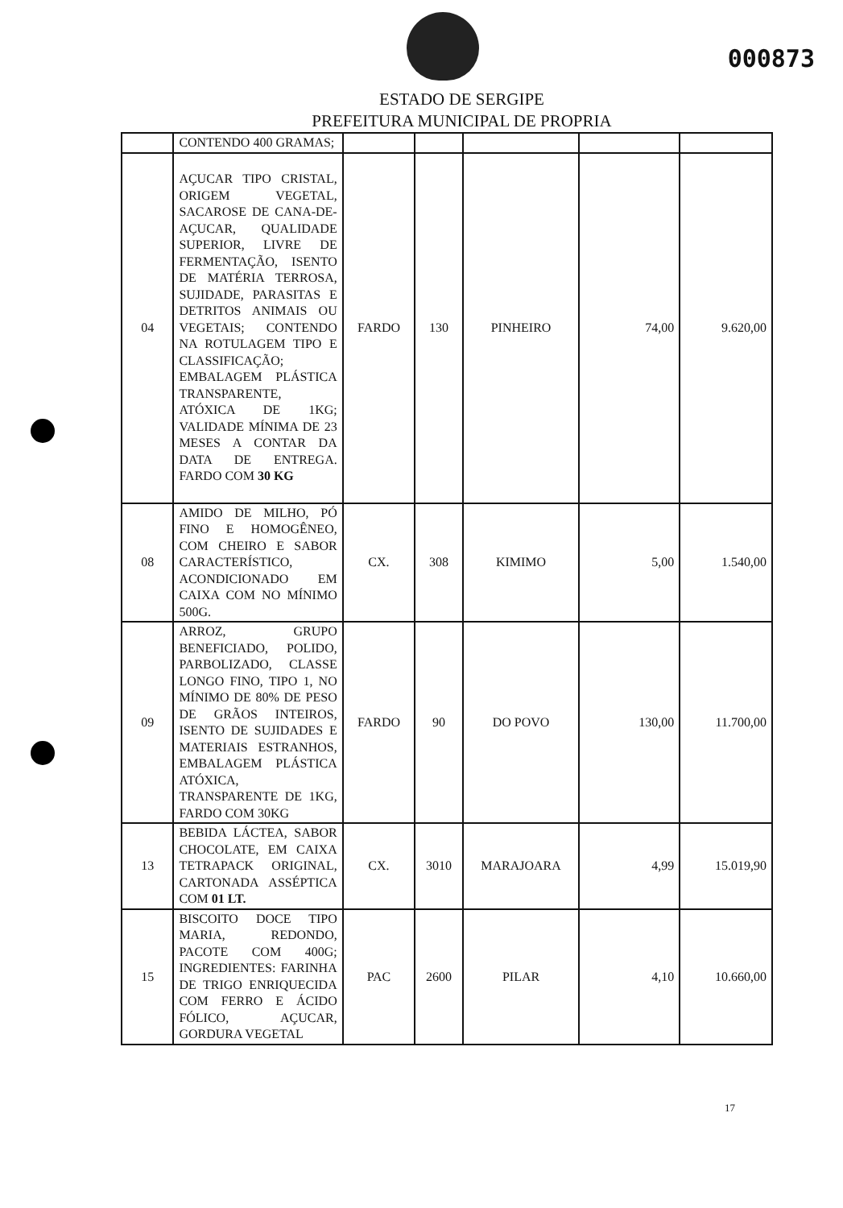000873
ESTADO DE SERGIPE
PREFEITURA MUNICIPAL DE PROPRIA
| | CONTENDO 400 GRAMAS; | | | | | |
| 04 | AÇUCAR TIPO CRISTAL, ORIGEM VEGETAL, SACAROSE DE CANA-DE-AÇUCAR, QUALIDADE SUPERIOR, LIVRE DE FERMENTAÇÃO, ISENTO DE MATÉRIA TERROSA, SUJIDADE, PARASITAS E DETRITOS ANIMAIS OU VEGETAIS; CONTENDO NA ROTULAGEM TIPO E CLASSIFICAÇÃO; EMBALAGEM PLÁSTICA TRANSPARENTE, ATÓXICA DE 1KG; VALIDADE MÍNIMA DE 23 MESES A CONTAR DA DATA DE ENTREGA. FARDO COM 30 KG | FARDO | 130 | PINHEIRO | 74,00 | 9.620,00 |
| 08 | AMIDO DE MILHO, PÓ FINO E HOMOGÊNEO, COM CHEIRO E SABOR CARACTERÍSTICO, ACONDICIONADO EM CAIXA COM NO MÍNIMO 500G. | CX. | 308 | KIMIMO | 5,00 | 1.540,00 |
| 09 | ARROZ, GRUPO BENEFICIADO, POLIDO, PARBOLIZADO, CLASSE LONGO FINO, TIPO 1, NO MÍNIMO DE 80% DE PESO DE GRÃOS INTEIROS, ISENTO DE SUJIDADES E MATERIAIS ESTRANHOS, EMBALAGEM PLÁSTICA ATÓXICA, TRANSPARENTE DE 1KG, FARDO COM 30KG | FARDO | 90 | DO POVO | 130,00 | 11.700,00 |
| 13 | BEBIDA LÁCTEA, SABOR CHOCOLATE, EM CAIXA TETRAPACK ORIGINAL, CARTONADA ASSÉPTICA COM 01 LT. | CX. | 3010 | MARAJOARA | 4,99 | 15.019,90 |
| 15 | BISCOITO DOCE TIPO MARIA, REDONDO, PACOTE COM 400G; INGREDIENTES: FARINHA DE TRIGO ENRIQUECIDA COM FERRO E ÁCIDO FÓLICO, AÇUCAR, GORDURA VEGETAL | PAC | 2600 | PILAR | 4,10 | 10.660,00 |
17